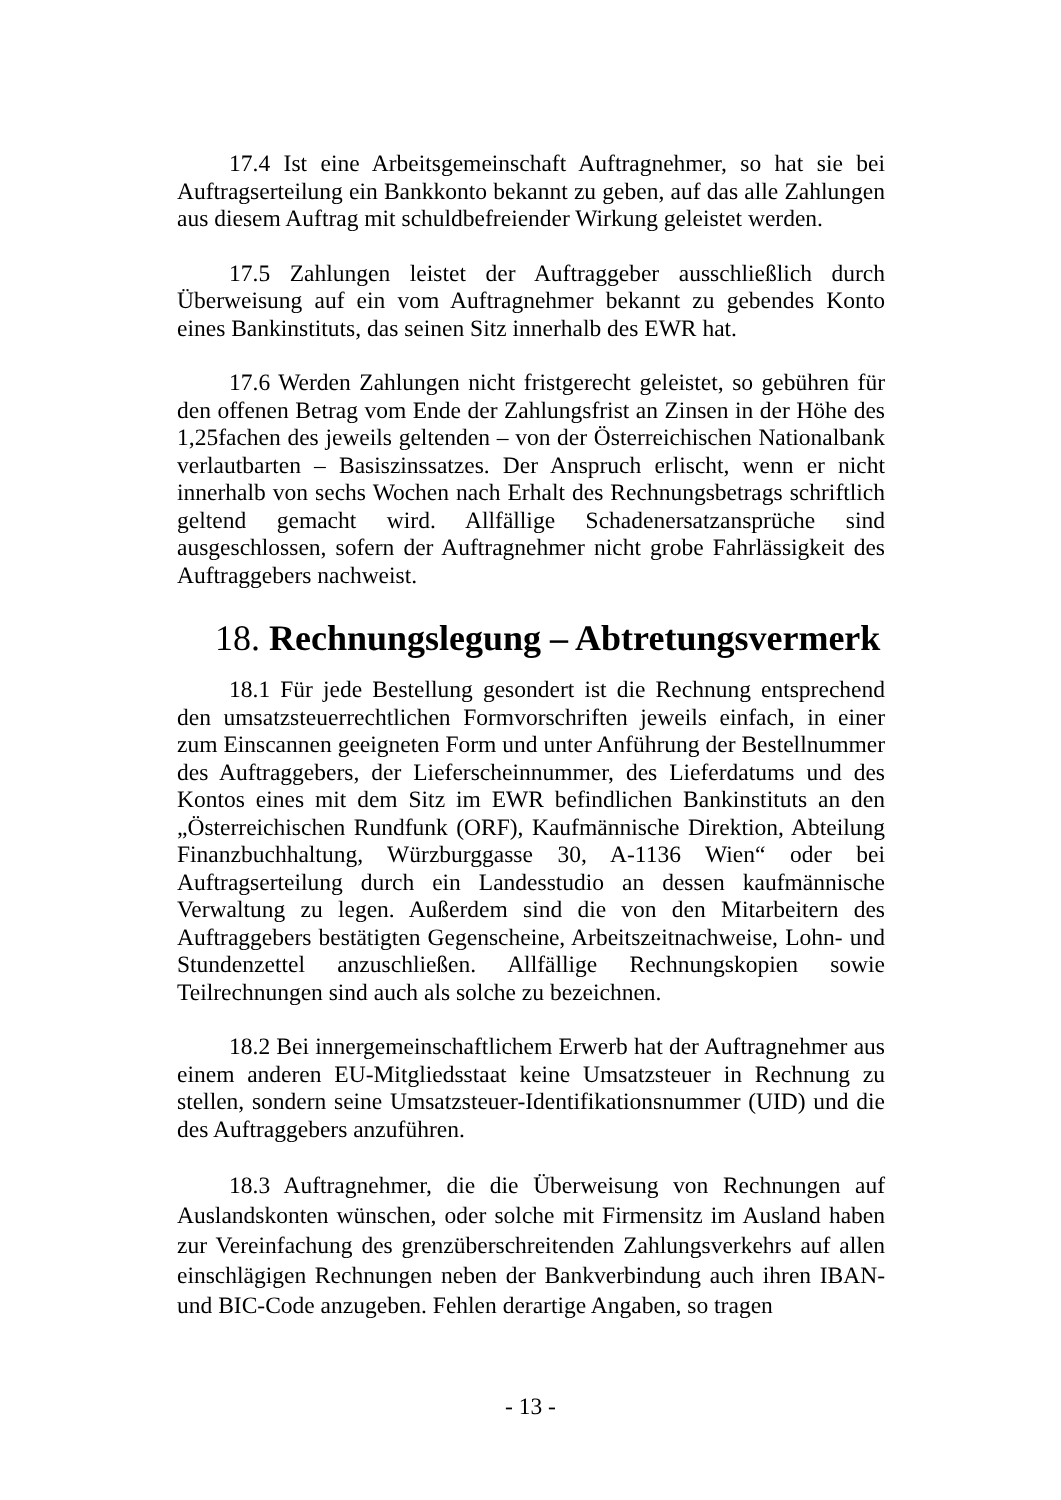17.4 Ist eine Arbeitsgemeinschaft Auftragnehmer, so hat sie bei Auftragserteilung ein Bankkonto bekannt zu geben, auf das alle Zahlungen aus diesem Auftrag mit schuldbefreiender Wirkung geleistet werden.
17.5 Zahlungen leistet der Auftraggeber ausschließlich durch Überweisung auf ein vom Auftragnehmer bekannt zu gebendes Konto eines Bankinstituts, das seinen Sitz innerhalb des EWR hat.
17.6 Werden Zahlungen nicht fristgerecht geleistet, so gebühren für den offenen Betrag vom Ende der Zahlungsfrist an Zinsen in der Höhe des 1,25fachen des jeweils geltenden – von der Österreichischen Nationalbank verlautbarten – Basiszinssatzes. Der Anspruch erlischt, wenn er nicht innerhalb von sechs Wochen nach Erhalt des Rechnungsbetrags schriftlich geltend gemacht wird. Allfällige Schadenersatzansprüche sind ausgeschlossen, sofern der Auftragnehmer nicht grobe Fahrlässigkeit des Auftraggebers nachweist.
18. Rechnungslegung – Abtretungsvermerk
18.1 Für jede Bestellung gesondert ist die Rechnung entsprechend den umsatzsteuerrechtlichen Formvorschriften jeweils einfach, in einer zum Einscannen geeigneten Form und unter Anführung der Bestellnummer des Auftraggebers, der Lieferscheinnummer, des Lieferdatums und des Kontos eines mit dem Sitz im EWR befindlichen Bankinstituts an den „Österreichischen Rundfunk (ORF), Kaufmännische Direktion, Abteilung Finanzbuchhaltung, Würzburggasse 30, A-1136 Wien“ oder bei Auftragserteilung durch ein Landesstudio an dessen kaufmännische Verwaltung zu legen. Außerdem sind die von den Mitarbeitern des Auftraggebers bestätigten Gegenscheine, Arbeitszeitnachweise, Lohn- und Stundenzettel anzuschließen. Allfällige Rechnungskopien sowie Teilrechnungen sind auch als solche zu bezeichnen.
18.2 Bei innergemeinschaftlichem Erwerb hat der Auftragnehmer aus einem anderen EU-Mitgliedsstaat keine Umsatzsteuer in Rechnung zu stellen, sondern seine Umsatzsteuer-Identifikationsnummer (UID) und die des Auftraggebers anzuführen.
18.3 Auftragnehmer, die die Überweisung von Rechnungen auf Auslandskonten wünschen, oder solche mit Firmensitz im Ausland haben zur Vereinfachung des grenzüberschreitenden Zahlungsverkehrs auf allen einschlägigen Rechnungen neben der Bankverbindung auch ihren IBAN- und BIC-Code anzugeben. Fehlen derartige Angaben, so tragen
- 13 -